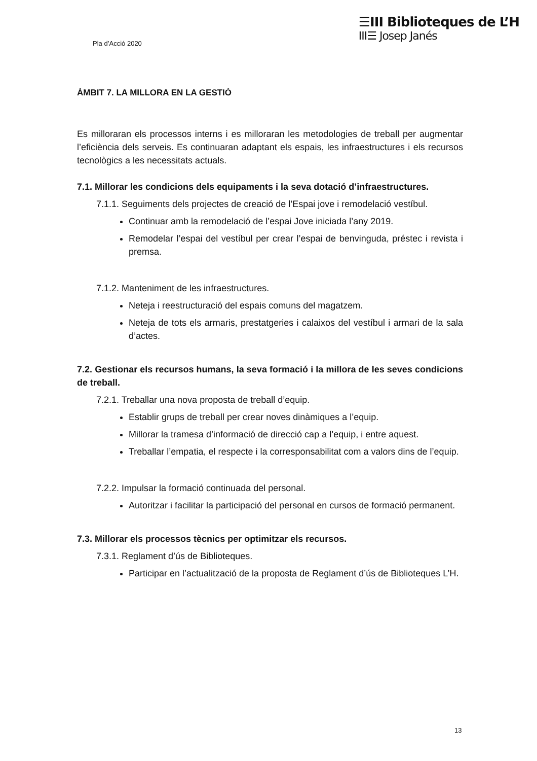Pla d’Acció 2020
☰III Biblioteques de L’H
III☰ Josep Janés
ÀMBIT 7. LA MILLORA EN LA GESTIÓ
Es milloraran els processos interns i es milloraran les metodologies de treball per augmentar l’eficiència dels serveis. Es continuaran adaptant els espais, les infraestructures i els recursos tecnològics a les necessitats actuals.
7.1. Millorar les condicions dels equipaments i la seva dotació d’infraestructures.
7.1.1. Seguiments dels projectes de creació de l’Espai jove i remodelació vestíbul.
Continuar amb la remodelació de l’espai Jove iniciada l’any 2019.
Remodelar l’espai del vestíbul per crear l’espai de benvinguda, préstec i revista i premsa.
7.1.2. Manteniment de les infraestructures.
Neteja i reestructuració del espais comuns del magatzem.
Neteja de tots els armaris, prestatgeries i calaixos del vestíbul i armari de la sala d’actes.
7.2. Gestionar els recursos humans, la seva formació i la millora de les seves condicions de treball.
7.2.1. Treballar una nova proposta de treball d’equip.
Establir grups de treball per crear noves dinàmiques a l’equip.
Millorar la tramesa d’informació de direcció cap a l’equip, i entre aquest.
Treballar l’empatia, el respecte i la corresponsabilitat com a valors dins de l’equip.
7.2.2. Impulsar la formació continuada del personal.
Autoritzar i facilitar la participació del personal en cursos de formació permanent.
7.3. Millorar els processos tècnics per optimitzar els recursos.
7.3.1. Reglament d’ús de Biblioteques.
Participar en l’actualització de la proposta de Reglament d’ús de Biblioteques L’H.
13